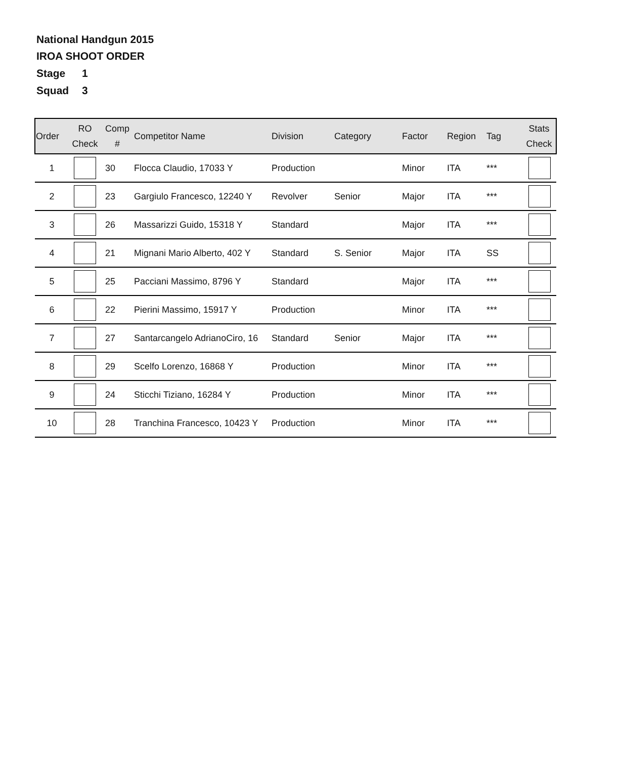National Handgun 2015
IROA SHOOT ORDER
Stage 1
Squad 3
| Order | RO Check | Comp # | Competitor Name | Division | Category | Factor | Region | Tag | Stats Check |
| --- | --- | --- | --- | --- | --- | --- | --- | --- | --- |
| 1 | | 30 | Flocca Claudio, 17033 Y | Production | | Minor | ITA | *** | |
| 2 | | 23 | Gargiulo Francesco, 12240 Y | Revolver | Senior | Major | ITA | *** | |
| 3 | | 26 | Massarizzi Guido, 15318 Y | Standard | | Major | ITA | *** | |
| 4 | | 21 | Mignani Mario Alberto, 402 Y | Standard | S. Senior | Major | ITA | SS | |
| 5 | | 25 | Pacciani Massimo, 8796 Y | Standard | | Major | ITA | *** | |
| 6 | | 22 | Pierini Massimo, 15917 Y | Production | | Minor | ITA | *** | |
| 7 | | 27 | Santarcangelo AdrianoCiro, 16 | Standard | Senior | Major | ITA | *** | |
| 8 | | 29 | Scelfo Lorenzo, 16868 Y | Production | | Minor | ITA | *** | |
| 9 | | 24 | Sticchi Tiziano, 16284 Y | Production | | Minor | ITA | *** | |
| 10 | | 28 | Tranchina Francesco, 10423 Y | Production | | Minor | ITA | *** | |